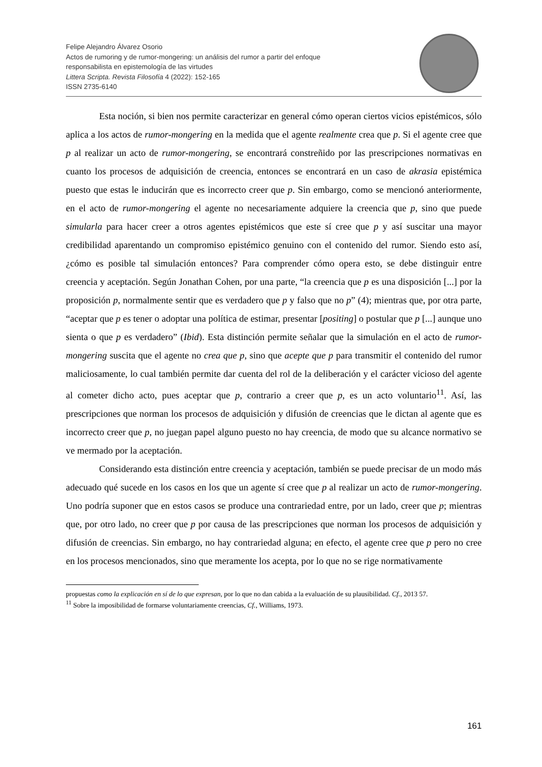Felipe Alejandro Álvarez Osorio
Actos de rumoring y de rumor-mongering: un análisis del rumor a partir del enfoque
responsabilista en epistemología de las virtudes
Littera Scripta. Revista Filosofía 4 (2022): 152-165
ISSN 2735-6140
Esta noción, si bien nos permite caracterizar en general cómo operan ciertos vicios epistémicos, sólo aplica a los actos de rumor-mongering en la medida que el agente realmente crea que p. Si el agente cree que p al realizar un acto de rumor-mongering, se encontrará constreñido por las prescripciones normativas en cuanto los procesos de adquisición de creencia, entonces se encontrará en un caso de akrasia epistémica puesto que estas le inducirán que es incorrecto creer que p. Sin embargo, como se mencionó anteriormente, en el acto de rumor-mongering el agente no necesariamente adquiere la creencia que p, sino que puede simularla para hacer creer a otros agentes epistémicos que este sí cree que p y así suscitar una mayor credibilidad aparentando un compromiso epistémico genuino con el contenido del rumor. Siendo esto así, ¿cómo es posible tal simulación entonces? Para comprender cómo opera esto, se debe distinguir entre creencia y aceptación. Según Jonathan Cohen, por una parte, “la creencia que p es una disposición [...] por la proposición p, normalmente sentir que es verdadero que p y falso que no p” (4); mientras que, por otra parte, “aceptar que p es tener o adoptar una política de estimar, presentar [positing] o postular que p [...] aunque uno sienta o que p es verdadero” (Ibid). Esta distinción permite señalar que la simulación en el acto de rumor-mongering suscita que el agente no crea que p, sino que acepte que p para transmitir el contenido del rumor maliciosamente, lo cual también permite dar cuenta del rol de la deliberación y el carácter vicioso del agente al cometer dicho acto, pues aceptar que p, contrario a creer que p, es un acto voluntario<sup>11</sup>. Así, las prescripciones que norman los procesos de adquisición y difusión de creencias que le dictan al agente que es incorrecto creer que p, no juegan papel alguno puesto no hay creencia, de modo que su alcance normativo se ve mermado por la aceptación.
Considerando esta distinción entre creencia y aceptación, también se puede precisar de un modo más adecuado qué sucede en los casos en los que un agente sí cree que p al realizar un acto de rumor-mongering. Uno podría suponer que en estos casos se produce una contrariedad entre, por un lado, creer que p; mientras que, por otro lado, no creer que p por causa de las prescripciones que norman los procesos de adquisición y difusión de creencias. Sin embargo, no hay contrariedad alguna; en efecto, el agente cree que p pero no cree en los procesos mencionados, sino que meramente los acepta, por lo que no se rige normativamente
propuestas como la explicación en sí de lo que expresan, por lo que no dan cabida a la evaluación de su plausibilidad. Cf., 2013 57.
<sup>11</sup> Sobre la imposibilidad de formarse voluntariamente creencias, Cf., Williams, 1973.
161